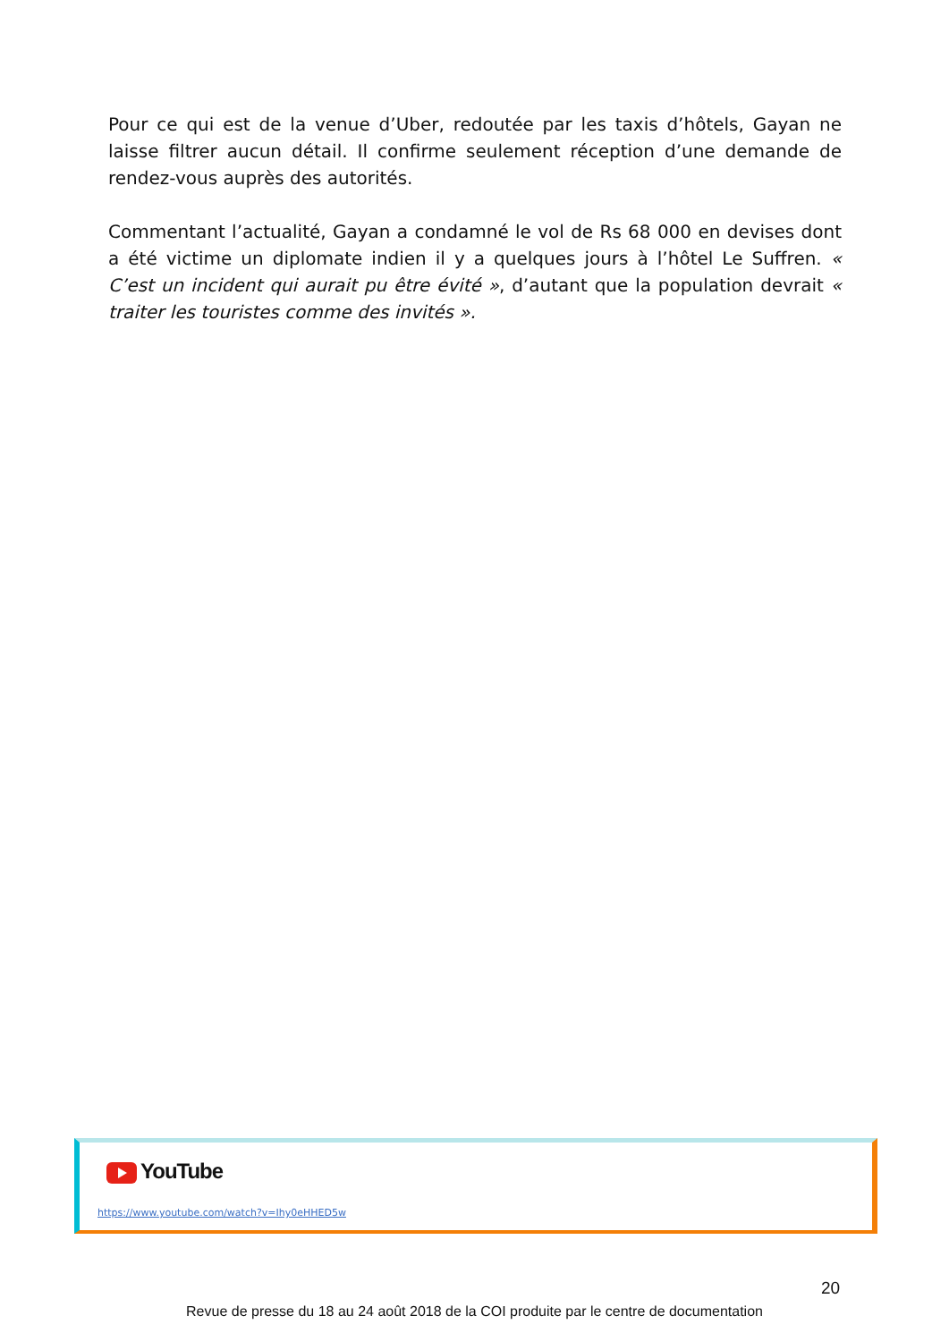Pour ce qui est de la venue d’Uber, redoutée par les taxis d’hôtels, Gayan ne laisse filtrer aucun détail. Il confirme seulement réception d’une demande de rendez-vous auprès des autorités.
Commentant l’actualité, Gayan a condamné le vol de Rs 68 000 en devises dont a été victime un diplomate indien il y a quelques jours à l’hôtel Le Suffren. « C’est un incident qui aurait pu être évité », d’autant que la population devrait « traiter les touristes comme des invités ».
YouTube
https://www.youtube.com/watch?v=Ihy0eHHED5w
20
Revue de presse du 18 au 24 août 2018 de la COI produite par le centre de documentation